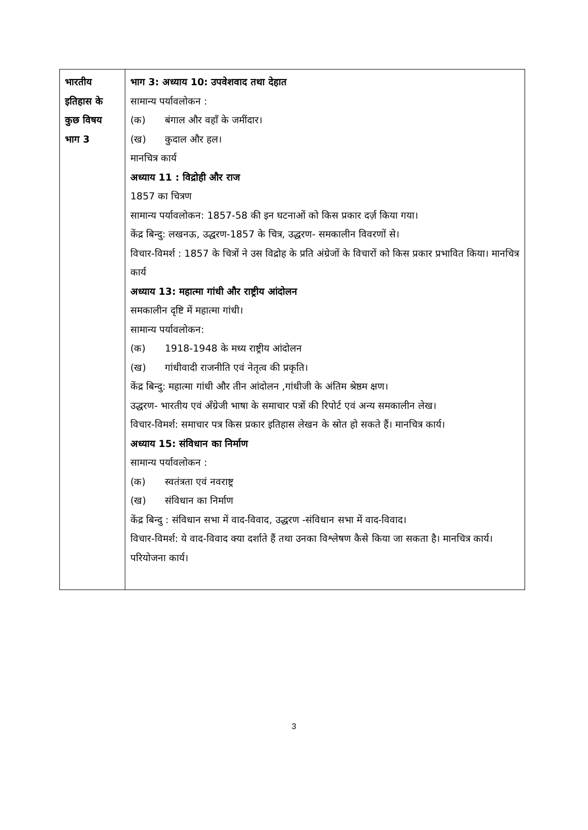| भारतीय इतिहास के कुछ विषय भाग 3 | भाग 3: अध्याय 10: उपवेशवाद तथा देहात सामान्य पर्यावलोकन : (क) बंगाल और वहाँ के जमींदार। (ख) कुदाल और हल। मानचित्र कार्य अध्याय 11 : विद्रोही और राज 1857 का चित्रण सामान्य पर्यावलोकन: 1857-58 की इन घटनाओं को किस प्रकार दर्ज़ किया गया। केंद्र बिन्दु: लखनऊ, उद्धरण-1857 के चित्र, उद्धरण- समकालीन विवरणों से। विचार-विमर्श : 1857 के चित्रों ने उस विद्रोह के प्रति अंग्रेजों के विचारों को किस प्रकार प्रभावित किया। मानचित्र कार्य अध्याय 13: महात्मा गांधी और राष्ट्रीय आंदोलन समकालीन दृष्टि में महात्मा गांधी। सामान्य पर्यावलोकन: (क) 1918-1948 के मध्य राष्ट्रीय आंदोलन (ख) गांधीवादी राजनीति एवं नेतृत्व की प्रकृति। केंद्र बिन्दु: महात्मा गांधी और तीन आंदोलन ,गांधीजी के अंतिम श्रेष्ठम क्षण। उद्धरण- भारतीय एवं अँग्रेजी भाषा के समाचार पत्रों की रिपोर्ट एवं अन्य समकालीन लेख। विचार-विमर्श: समाचार पत्र किस प्रकार इतिहास लेखन के स्रोत हो सकते हैं। मानचित्र कार्य। अध्याय 15: संविधान का निर्माण सामान्य पर्यावलोकन : (क) स्वतंत्रता एवं नवराष्ट्र (ख) संविधान का निर्माण केंद्र बिन्दु : संविधान सभा में वाद-विवाद, उद्धरण -संविधान सभा में वाद-विवाद। विचार-विमर्श: ये वाद-विवाद क्या दर्शाते हैं तथा उनका विश्लेषण कैसे किया जा सकता है। मानचित्र कार्य। परियोजना कार्य। |
3